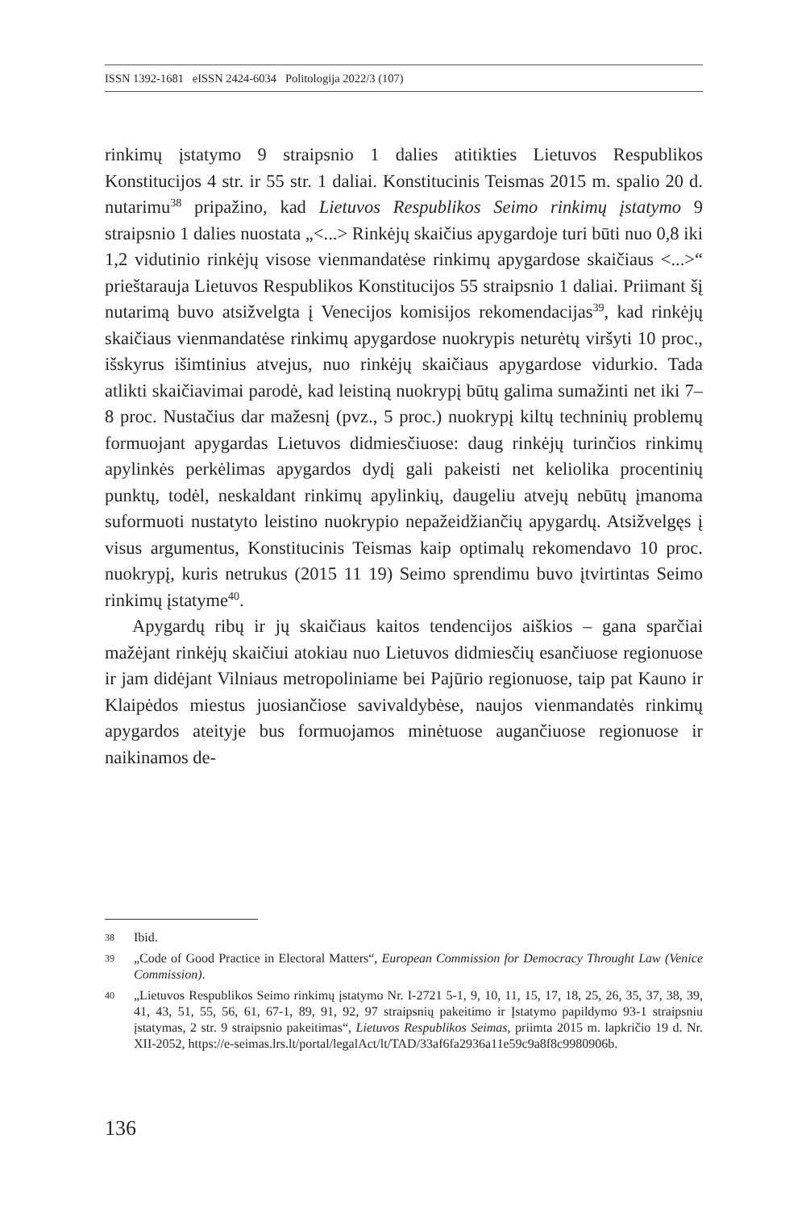ISSN 1392-1681 eISSN 2424-6034 Politologija 2022/3 (107)
rinkimų įstatymo 9 straipsnio 1 dalies atitikties Lietuvos Respublikos Konstitucijos 4 str. ir 55 str. 1 daliai. Konstitucinis Teismas 2015 m. spalio 20 d. nutarimu<sup>38</sup> pripažino, kad Lietuvos Respublikos Seimo rinkimų įstatymo 9 straipsnio 1 dalies nuostata „<...> Rinkėjų skaičius apygardoje turi būti nuo 0,8 iki 1,2 vidutinio rinkėjų visose vienmandatėse rinkimų apygardose skaičiaus <...>“ prieštarauja Lietuvos Respublikos Konstitucijos 55 straipsnio 1 daliai. Priimant šį nutarimą buvo atsižvelgta į Venecijos komisijos rekomendacijas<sup>39</sup>, kad rinkėjų skaičiaus vienmandatėse rinkimų apygardose nuokrypis neturėtų viršyti 10 proc., išskyrus išimtinius atvejus, nuo rinkėjų skaičiaus apygardose vidurkio. Tada atlikti skaičiavimai parodė, kad leistiną nuokrypį būtų galima sumažinti net iki 7–8 proc. Nustačius dar mažesnį (pvz., 5 proc.) nuokrypį kiltų techninių problemų formuojant apygardas Lietuvos didmiesčiuose: daug rinkėjų turinčios rinkimų apylinkės perkėlimas apygardos dydį gali pakeisti net keliolika procentinių punktų, todėl, neskaldant rinkimų apylinkių, daugeliu atvejų nebūtų įmanoma suformuoti nustatyto leistino nuokrypio nepažeidžiančių apygardų. Atsižvelgęs į visus argumentus, Konstitucinis Teismas kaip optimalų rekomendavo 10 proc. nuokrypį, kuris netrukus (2015 11 19) Seimo sprendimu buvo įtvirtintas Seimo rinkimų įstatyme<sup>40</sup>.
Apygardų ribų ir jų skaičiaus kaitos tendencijos aiškios – gana sparčiai mažėjant rinkėjų skaičiui atokiau nuo Lietuvos didmiesčių esančiuose regionuose ir jam didėjant Vilniaus metropoliniame bei Pajūrio regionuose, taip pat Kauno ir Klaipėdos miestus juosiančiose savivaldybėse, naujos vienmandatės rinkimų apygardos ateityje bus formuojamos minėtuose augančiuose regionuose ir naikinamos de-
38 Ibid.
39 „Code of Good Practice in Electoral Matters“, European Commission for Democracy Throught Law (Venice Commission).
40 „Lietuvos Respublikos Seimo rinkimų įstatymo Nr. I-2721 5-1, 9, 10, 11, 15, 17, 18, 25, 26, 35, 37, 38, 39, 41, 43, 51, 55, 56, 61, 67-1, 89, 91, 92, 97 straipsnių pakeitimo ir Įstatymo papildymo 93-1 straipsniu įstatymas, 2 str. 9 straipsnio pakeitimas“, Lietuvos Respublikos Seimas, priimta 2015 m. lapkričio 19 d. Nr. XII-2052, https://e-seimas.lrs.lt/portal/legalAct/lt/TAD/33af6fa2936a11e59c9a8f8c9980906b.
136